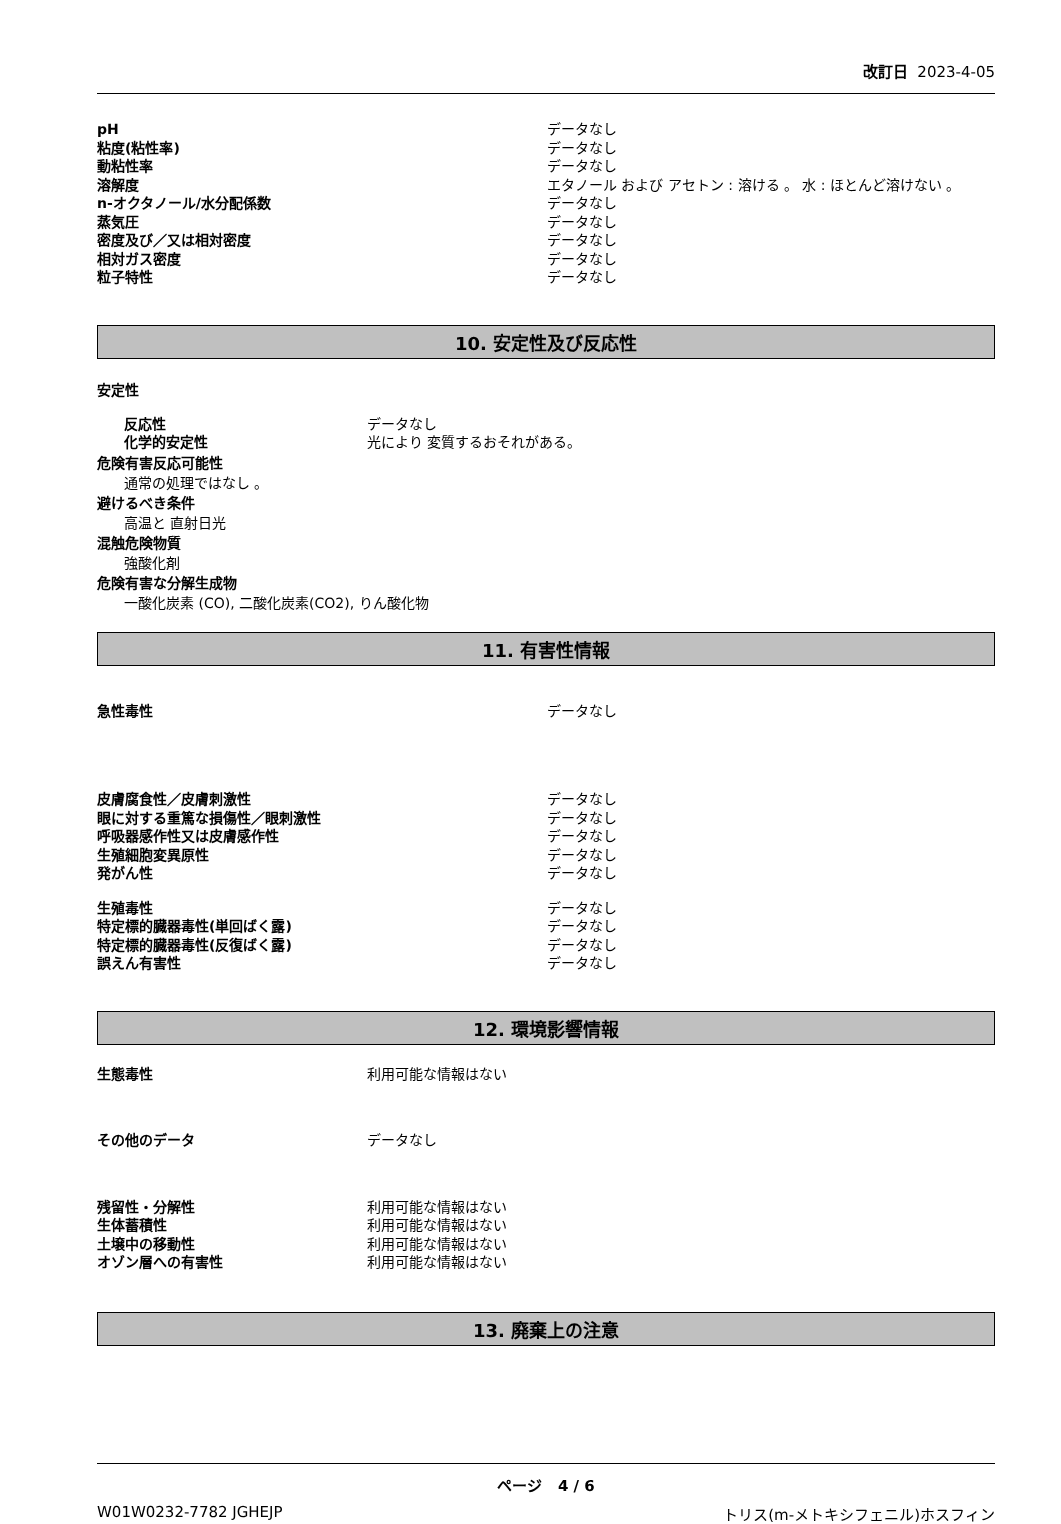改訂日 2023-4-05
pH データなし
粘度(粘性率) データなし
動粘性率 データなし
溶解度 エタノール および アセトン : 溶ける 。 水 : ほとんど溶けない 。
n-オクタノール/水分配係数 データなし
蒸気圧 データなし
密度及び／又は相対密度 データなし
相対ガス密度 データなし
粒子特性 データなし
10. 安定性及び反応性
安定性
反応性 データなし
化学的安定性 光により 変質するおそれがある。
危険有害反応可能性
通常の処理ではなし 。
避けるべき条件
高温と 直射日光
混触危険物質
強酸化剤
危険有害な分解生成物
一酸化炭素 (CO), 二酸化炭素(CO2), りん酸化物
11. 有害性情報
急性毒性 データなし
皮膚腐食性／皮膚刺激性 データなし
眼に対する重篤な損傷性／眼刺激性 データなし
呼吸器感作性又は皮膚感作性 データなし
生殖細胞変異原性 データなし
発がん性 データなし
生殖毒性 データなし
特定標的臓器毒性(単回ばく露) データなし
特定標的臓器毒性(反復ばく露) データなし
誤えん有害性 データなし
12. 環境影響情報
生態毒性 利用可能な情報はない
その他のデータ データなし
残留性・分解性 利用可能な情報はない
生体蓄積性 利用可能な情報はない
土壌中の移動性 利用可能な情報はない
オゾン層への有害性 利用可能な情報はない
13. 廃棄上の注意
ページ 4 / 6
W01W0232-7782 JGHEJP トリス(m-メトキシフェニル)ホスフィン